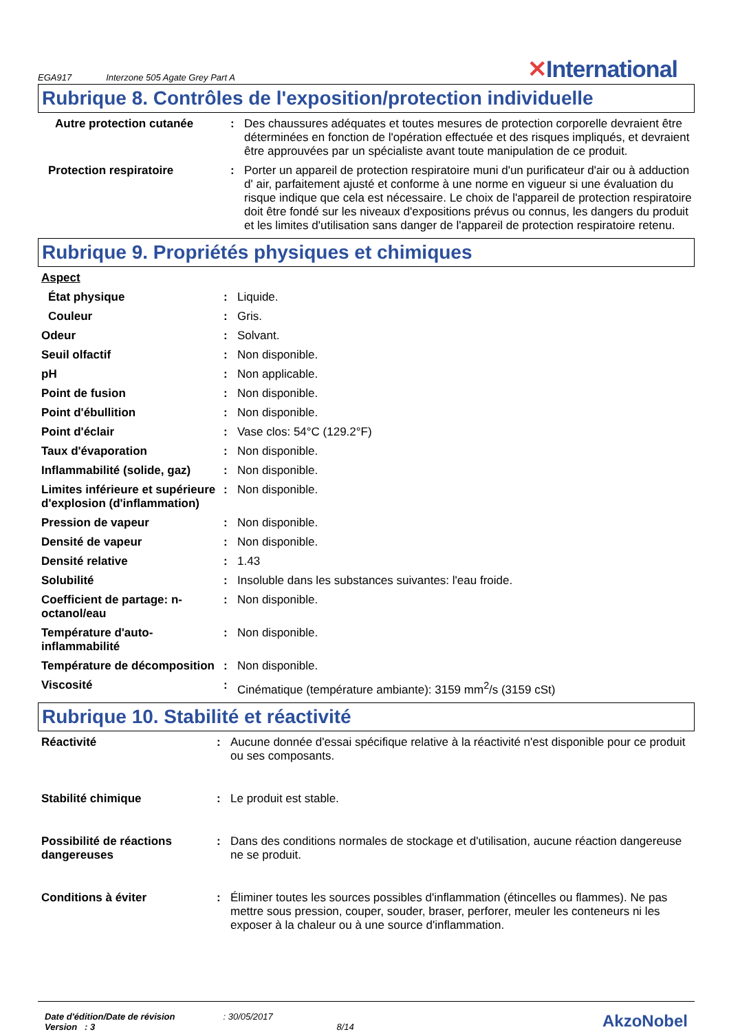EGA917 Interzone 505 Agate Grey Part A ✕International
Rubrique 8. Contrôles de l'exposition/protection individuelle
| Autre protection cutanée | : | Des chaussures adéquates et toutes mesures de protection corporelle devraient être déterminées en fonction de l'opération effectuée et des risques impliqués, et devraient être approuvées par un spécialiste avant toute manipulation de ce produit. |
| Protection respiratoire | : | Porter un appareil de protection respiratoire muni d'un purificateur d'air ou à adduction d' air, parfaitement ajusté et conforme à une norme en vigueur si une évaluation du risque indique que cela est nécessaire. Le choix de l'appareil de protection respiratoire doit être fondé sur les niveaux d'expositions prévus ou connus, les dangers du produit et les limites d'utilisation sans danger de l'appareil de protection respiratoire retenu. |
Rubrique 9. Propriétés physiques et chimiques
| Aspect | | |
| État physique | : | Liquide. |
| Couleur | : | Gris. |
| Odeur | : | Solvant. |
| Seuil olfactif | : | Non disponible. |
| pH | : | Non applicable. |
| Point de fusion | : | Non disponible. |
| Point d'ébullition | : | Non disponible. |
| Point d'éclair | : | Vase clos: 54°C (129.2°F) |
| Taux d'évaporation | : | Non disponible. |
| Inflammabilité (solide, gaz) | : | Non disponible. |
| Limites inférieure et supérieure d'explosion (d'inflammation) | : | Non disponible. |
| Pression de vapeur | : | Non disponible. |
| Densité de vapeur | : | Non disponible. |
| Densité relative | : | 1.43 |
| Solubilité | : | Insoluble dans les substances suivantes: l'eau froide. |
| Coefficient de partage: n-octanol/eau | : | Non disponible. |
| Température d'auto-inflammabilité | : | Non disponible. |
| Température de décomposition | : | Non disponible. |
| Viscosité | : | Cinématique (température ambiante): 3159 mm<sup>2</sup>/s (3159 cSt) |
Rubrique 10. Stabilité et réactivité
| Réactivité | : | Aucune donnée d'essai spécifique relative à la réactivité n'est disponible pour ce produit ou ses composants. |
| Stabilité chimique | : | Le produit est stable. |
| Possibilité de réactions dangereuses | : | Dans des conditions normales de stockage et d'utilisation, aucune réaction dangereuse ne se produit. |
| Conditions à éviter | : | Éliminer toutes les sources possibles d'inflammation (étincelles ou flammes). Ne pas mettre sous pression, couper, souder, braser, perforer, meuler les conteneurs ni les exposer à la chaleur ou à une source d'inflammation. |
Date d'édition/Date de révision
Version : 3
: 30/05/2017
8/14
AkzoNobel